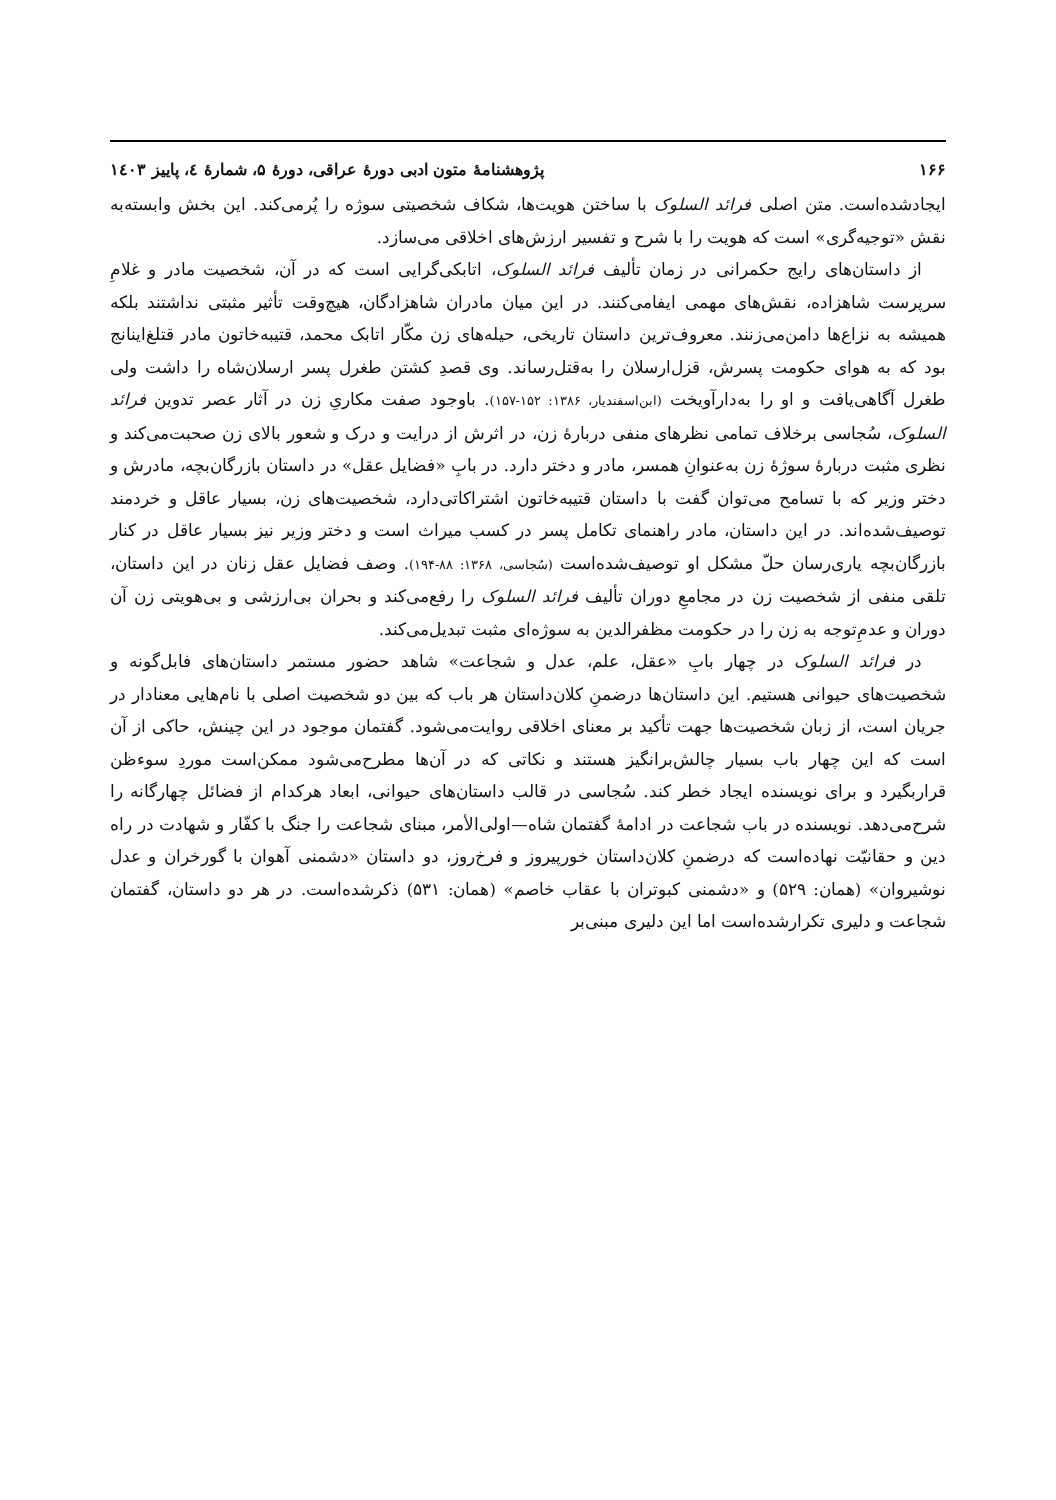۱۶۶ پژوهشنامهٔ متون ادبی دورهٔ عراقی، دورهٔ ۵، شمارهٔ ٤، پاییز ۱٤۰۳
ایجادشده‌است. متن اصلی فرائد السلوک با ساختن هویت‌ها، شکاف شخصیتی سوژه را پُرمی‌کند. این بخش وابسته‌به نقش «توجیه‌گری» است که هویت را با شرح و تفسیر ارزش‌های اخلاقی می‌سازد.
از داستان‌های رایج حکمرانی در زمان تألیف فرائد السلوک، اتابکی‌گرایی است که در آن، شخصیت مادر و غلامِ سرپرست شاهزاده، نقش‌های مهمی ایفامی‌کنند. در این میان مادران شاهزادگان، هیچ‌وقت تأثیر مثبتی نداشتند بلکه همیشه به نزاع‌ها دامن‌می‌زنند. معروف‌ترین داستان تاریخی، حیله‌های زن مکّار اتابک محمد، قتیبه‌خاتون مادر قتلغ‌اینانج بود که به هوای حکومت پسرش، قزل‌ارسلان را به‌قتل‌رساند. وی قصدِ کشتن طغرل پسر ارسلان‌شاه را داشت ولی طغرل آگاهی‌یافت و او را به‌دارآویخت (ابن‌اسفندیار، ۱۳۸۶: ۱۵۲-۱۵۷). باوجود صفت مکاریِ زن در آثار عصر تدوین فرائد السلوک، سُجاسی برخلاف تمامی نظرهای منفی دربارهٔ زن، در اثرش از درایت و درک و شعور بالای زن صحبت‌می‌کند و نظری مثبت دربارهٔ سوژهٔ زن به‌عنوانِ همسر، مادر و دختر دارد. در بابِ «فضایل عقل» در داستان بازرگان‌بچه، مادرش و دختر وزیر که با تسامح می‌توان گفت با داستان قتیبه‌خاتون اشتراکاتی‌دارد، شخصیت‌های زن، بسیار عاقل و خردمند توصیف‌شده‌اند. در این داستان، مادر راهنمای تکامل پسر در کسب میراث است و دختر وزیر نیز بسیار عاقل در کنار بازرگان‌بچه یاری‌رسان حلّ مشکل او توصیف‌شده‌است (سُجاسی، ۱۳۶۸: ۸۸-۱۹۴). وصف فضایل عقل زنان در این داستان، تلقی منفی از شخصیت زن در مجامعِ دوران تألیف فرائد السلوک را رفع‌می‌کند و بحران بی‌ارزشی و بی‌هویتی زن آن دوران و عدمِ‌توجه به زن را در حکومت مظفرالدین به سوژه‌ای مثبت تبدیل‌می‌کند.
در فرائد السلوک در چهار بابِ «عقل، علم، عدل و شجاعت» شاهد حضور مستمر داستان‌های فابل‌گونه و شخصیت‌های حیوانی هستیم. این داستان‌ها درضمنِ کلان‌داستان هر باب که بین دو شخصیت اصلی با نام‌هایی معنادار در جریان است، از زبان شخصیت‌ها جهت تأکید بر معنای اخلاقی روایت‌می‌شود. گفتمان موجود در این چینش، حاکی از آن است که این چهار باب بسیار چالش‌برانگیز هستند و نکاتی که در آن‌ها مطرح‌می‌شود ممکن‌است موردِ سوءظن قراربگیرد و برای نویسنده ایجاد خطر کند. سُجاسی در قالب داستان‌های حیوانی، ابعاد هرکدام از فضائل چهارگانه را شرح‌می‌دهد. نویسنده در باب شجاعت در ادامهٔ گفتمان شاه—اولی‌الأمر، مبنای شجاعت را جنگ با کفّار و شهادت در راه دین و حقانیّت نهاده‌است که درضمنِ کلان‌داستان خورپیروز و فرخ‌روز، دو داستان «دشمنی آهوان با گورخران و عدل نوشیروان» (همان: ۵۲۹) و «دشمنی کبوتران با عقاب خاصم» (همان: ۵۳۱) ذکرشده‌است. در هر دو داستان، گفتمان شجاعت و دلیری تکرارشده‌است اما این دلیری مبنی‌بر